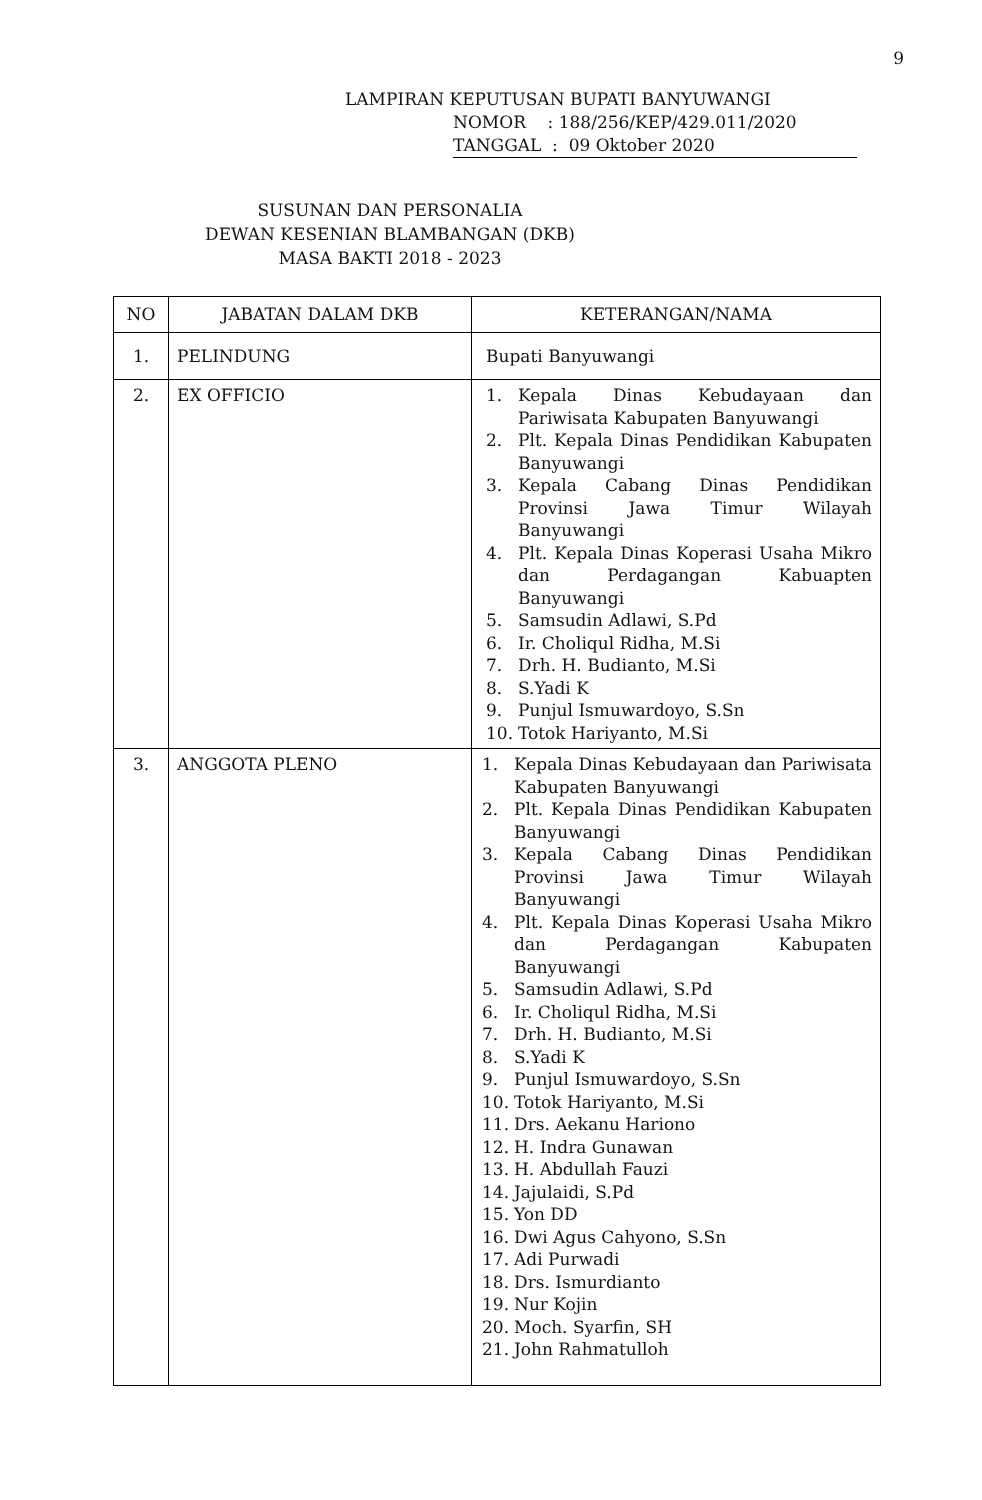9
LAMPIRAN KEPUTUSAN BUPATI BANYUWANGI
NOMOR : 188/256/KEP/429.011/2020
TANGGAL : 09 Oktober 2020
SUSUNAN DAN PERSONALIA
DEWAN KESENIAN BLAMBANGAN (DKB)
MASA BAKTI 2018 - 2023
| NO | JABATAN DALAM DKB | KETERANGAN/NAMA |
| --- | --- | --- |
| 1. | PELINDUNG | Bupati Banyuwangi |
| 2. | EX OFFICIO | 1. Kepala Dinas Kebudayaan dan Pariwisata Kabupaten Banyuwangi 2. Plt. Kepala Dinas Pendidikan Kabupaten Banyuwangi 3. Kepala Cabang Dinas Pendidikan Provinsi Jawa Timur Wilayah Banyuwangi 4. Plt. Kepala Dinas Koperasi Usaha Mikro dan Perdagangan Kabuapten Banyuwangi 5. Samsudin Adlawi, S.Pd 6. Ir. Choliqul Ridha, M.Si 7. Drh. H. Budianto, M.Si 8. S.Yadi K 9. Punjul Ismuwardoyo, S.Sn 10. Totok Hariyanto, M.Si |
| 3. | ANGGOTA PLENO | 1. Kepala Dinas Kebudayaan dan Pariwisata Kabupaten Banyuwangi 2. Plt. Kepala Dinas Pendidikan Kabupaten Banyuwangi 3. Kepala Cabang Dinas Pendidikan Provinsi Jawa Timur Wilayah Banyuwangi 4. Plt. Kepala Dinas Koperasi Usaha Mikro dan Perdagangan Kabupaten Banyuwangi 5. Samsudin Adlawi, S.Pd 6. Ir. Choliqul Ridha, M.Si 7. Drh. H. Budianto, M.Si 8. S.Yadi K 9. Punjul Ismuwardoyo, S.Sn 10. Totok Hariyanto, M.Si 11. Drs. Aekanu Hariono 12. H. Indra Gunawan 13. H. Abdullah Fauzi 14. Jajulaidi, S.Pd 15. Yon DD 16. Dwi Agus Cahyono, S.Sn 17. Adi Purwadi 18. Drs. Ismurdianto 19. Nur Kojin 20. Moch. Syarfin, SH 21. John Rahmatulloh |